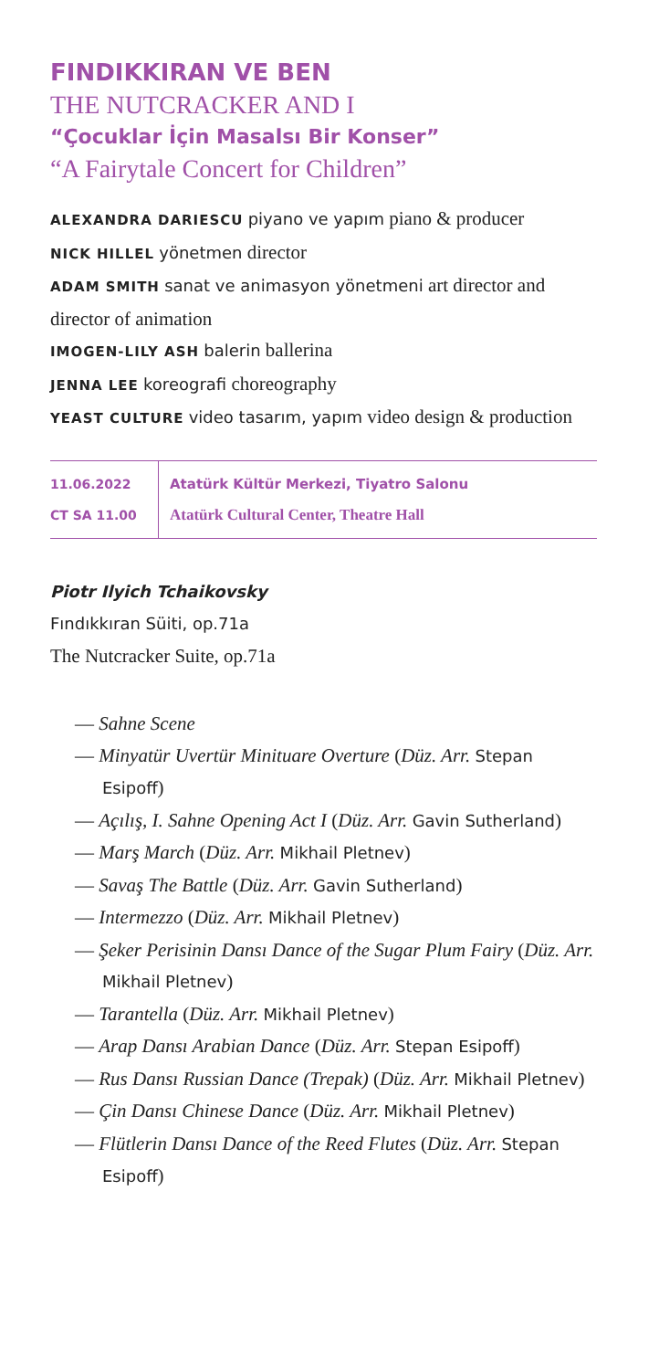FINDIKKIRAN VE BEN
THE NUTCRACKER AND I
“Çocuklar İçin Masalsı Bir Konser”
“A Fairytale Concert for Children”
ALEXANDRA DARIESCU piyano ve yapım piano & producer
NICK HILLEL yönetmen director
ADAM SMITH sanat ve animasyon yönetmeni art director and director of animation
IMOGEN-LILY ASH balerin ballerina
JENNA LEE koreografi choreography
YEAST CULTURE video tasarım, yapım video design & production
11.06.2022
CT SA 11.00
Atatürk Kültür Merkezi, Tiyatro Salonu
Atatürk Cultural Center, Theatre Hall
Piotr Ilyich Tchaikovsky
Fındıkkıran Süiti, op.71a
The Nutcracker Suite, op.71a
— Sahne Scene
— Minyatür Uvertür Minituare Overture (Düz. Arr. Stepan Esipoff)
— Açılış, I. Sahne Opening Act I (Düz. Arr. Gavin Sutherland)
— Marş March (Düz. Arr. Mikhail Pletnev)
— Savaş The Battle (Düz. Arr. Gavin Sutherland)
— Intermezzo (Düz. Arr. Mikhail Pletnev)
— Şeker Perisinin Dansı Dance of the Sugar Plum Fairy (Düz. Arr. Mikhail Pletnev)
— Tarantella (Düz. Arr. Mikhail Pletnev)
— Arap Dansı Arabian Dance (Düz. Arr. Stepan Esipoff)
— Rus Dansı Russian Dance (Trepak) (Düz. Arr. Mikhail Pletnev)
— Çin Dansı Chinese Dance (Düz. Arr. Mikhail Pletnev)
— Flütlerin Dansı Dance of the Reed Flutes (Düz. Arr. Stepan Esipoff)